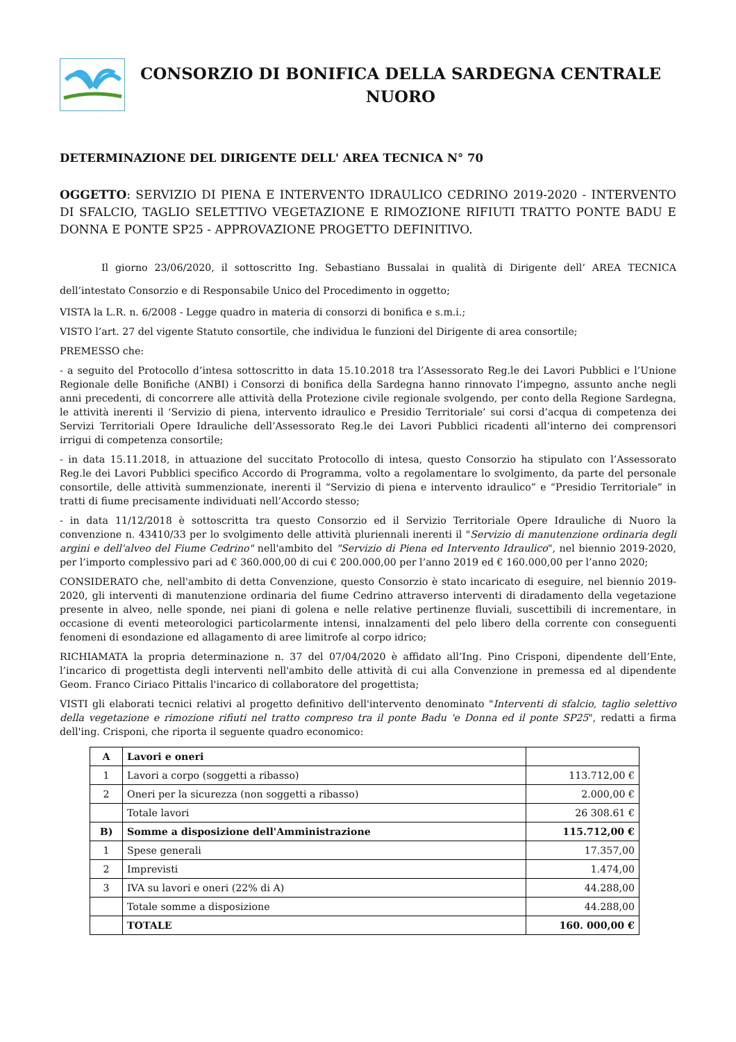CONSORZIO DI BONIFICA DELLA SARDEGNA CENTRALE
NUORO
DETERMINAZIONE DEL DIRIGENTE DELL' AREA TECNICA N° 70
OGGETTO: SERVIZIO DI PIENA E INTERVENTO IDRAULICO CEDRINO 2019-2020 - INTERVENTO DI SFALCIO, TAGLIO SELETTIVO VEGETAZIONE E RIMOZIONE RIFIUTI TRATTO PONTE BADU E DONNA E PONTE SP25 - APPROVAZIONE PROGETTO DEFINITIVO.
Il giorno 23/06/2020, il sottoscritto Ing. Sebastiano Bussalai in qualità di Dirigente dell’ AREA TECNICA dell’intestato Consorzio e di Responsabile Unico del Procedimento in oggetto;
VISTA la L.R. n. 6/2008 - Legge quadro in materia di consorzi di bonifica e s.m.i.;
VISTO l’art. 27 del vigente Statuto consortile, che individua le funzioni del Dirigente di area consortile;
PREMESSO che:
- a seguito del Protocollo d’intesa sottoscritto in data 15.10.2018 tra l’Assessorato Reg.le dei Lavori Pubblici e l’Unione Regionale delle Bonifiche (ANBI) i Consorzi di bonifica della Sardegna hanno rinnovato l’impegno, assunto anche negli anni precedenti, di concorrere alle attività della Protezione civile regionale svolgendo, per conto della Regione Sardegna, le attività inerenti il ‘Servizio di piena, intervento idraulico e Presidio Territoriale’ sui corsi d’acqua di competenza dei Servizi Territoriali Opere Idrauliche dell’Assessorato Reg.le dei Lavori Pubblici ricadenti all’interno dei comprensori irrigui di competenza consortile;
- in data 15.11.2018, in attuazione del succitato Protocollo di intesa, questo Consorzio ha stipulato con l’Assessorato Reg.le dei Lavori Pubblici specifico Accordo di Programma, volto a regolamentare lo svolgimento, da parte del personale consortile, delle attività summenzionate, inerenti il “Servizio di piena e intervento idraulico” e “Presidio Territoriale” in tratti di fiume precisamente individuati nell’Accordo stesso;
- in data 11/12/2018 è sottoscritta tra questo Consorzio ed il Servizio Territoriale Opere Idrauliche di Nuoro la convenzione n. 43410/33 per lo svolgimento delle attività pluriennali inerenti il "Servizio di manutenzione ordinaria degli argini e dell'alveo del Fiume Cedrino" nell'ambito del "Servizio di Piena ed Intervento Idraulico", nel biennio 2019-2020, per l’importo complessivo pari ad € 360.000,00 di cui € 200.000,00 per l’anno 2019 ed € 160.000,00 per l’anno 2020;
CONSIDERATO che, nell'ambito di detta Convenzione, questo Consorzio è stato incaricato di eseguire, nel biennio 2019-2020, gli interventi di manutenzione ordinaria del fiume Cedrino attraverso interventi di diradamento della vegetazione presente in alveo, nelle sponde, nei piani di golena e nelle relative pertinenze fluviali, suscettibili di incrementare, in occasione di eventi meteorologici particolarmente intensi, innalzamenti del pelo libero della corrente con conseguenti fenomeni di esondazione ed allagamento di aree limitrofe al corpo idrico;
RICHIAMATA la propria determinazione n. 37 del 07/04/2020 è affidato all’Ing. Pino Crisponi, dipendente dell’Ente, l’incarico di progettista degli interventi nell'ambito delle attività di cui alla Convenzione in premessa ed al dipendente Geom. Franco Ciriaco Pittalis l'incarico di collaboratore del progettista;
VISTI gli elaborati tecnici relativi al progetto definitivo dell'intervento denominato "Interventi di sfalcio, taglio selettivo della vegetazione e rimozione rifiuti nel tratto compreso tra il ponte Badu 'e Donna ed il ponte SP25", redatti a firma dell'ing. Crisponi, che riporta il seguente quadro economico:
| A | Lavori e oneri | |
| 1 | Lavori a corpo (soggetti a ribasso) | 113.712,00 € |
| 2 | Oneri per la sicurezza (non soggetti a ribasso) | 2.000,00 € |
| | Totale lavori | 26 308.61 € |
| B) | Somme a disposizione dell'Amministrazione | 115.712,00 € |
| 1 | Spese generali | 17.357,00 |
| 2 | Imprevisti | 1.474,00 |
| 3 | IVA su lavori e oneri (22% di A) | 44.288,00 |
| | Totale somme a disposizione | 44.288,00 |
| | TOTALE | 160. 000,00 € |